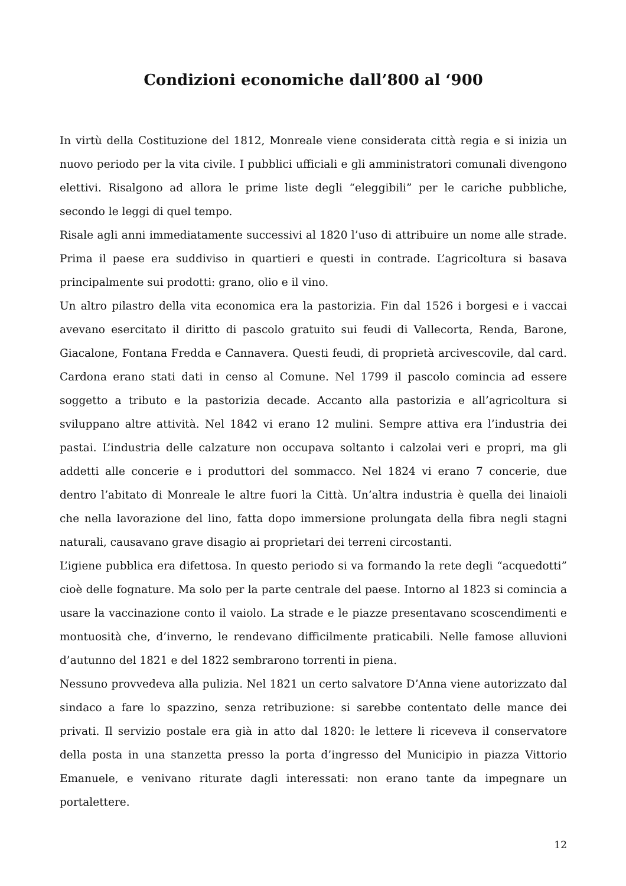Condizioni economiche dall’800 al ‘900
In virtù della Costituzione del 1812, Monreale viene considerata città regia e si inizia un nuovo periodo per la vita civile. I pubblici ufficiali e gli amministratori comunali divengono elettivi. Risalgono ad allora le prime liste degli “eleggibili” per le cariche pubbliche, secondo le leggi di quel tempo.
Risale agli anni immediatamente successivi al 1820 l’uso di attribuire un nome alle strade. Prima il paese era suddiviso in quartieri e questi in contrade. L’agricoltura si basava principalmente sui prodotti: grano, olio e il vino.
Un altro pilastro della vita economica era la pastorizia. Fin dal 1526 i borgesi e i vaccai avevano esercitato il diritto di pascolo gratuito sui feudi di Vallecorta, Renda, Barone, Giacalone, Fontana Fredda e Cannavera. Questi feudi, di proprietà arcivescovile, dal card. Cardona erano stati dati in censo al Comune. Nel 1799 il pascolo comincia ad essere soggetto a tributo e la pastorizia decade. Accanto alla pastorizia e all’agricoltura si sviluppano altre attività. Nel 1842 vi erano 12 mulini. Sempre attiva era l’industria dei pastai. L’industria delle calzature non occupava soltanto i calzolai veri e propri, ma gli addetti alle concerie e i produttori del sommacco. Nel 1824 vi erano 7 concerie, due dentro l’abitato di Monreale le altre fuori la Città. Un’altra industria è quella dei linaioli che nella lavorazione del lino, fatta dopo immersione prolungata della fibra negli stagni naturali, causavano grave disagio ai proprietari dei terreni circostanti.
L’igiene pubblica era difettosa. In questo periodo si va formando la rete degli “acquedotti” cioè delle fognature. Ma solo per la parte centrale del paese. Intorno al 1823 si comincia a usare la vaccinazione conto il vaiolo. La strade e le piazze presentavano scoscendimenti e montuosità che, d’inverno, le rendevano difficilmente praticabili. Nelle famose alluvioni d’autunno del 1821 e del 1822 sembrarono torrenti in piena.
Nessuno provvedeva alla pulizia. Nel 1821 un certo salvatore D’Anna viene autorizzato dal sindaco a fare lo spazzino, senza retribuzione: si sarebbe contentato delle mance dei privati. Il servizio postale era già in atto dal 1820: le lettere li riceveva il conservatore della posta in una stanzetta presso la porta d’ingresso del Municipio in piazza Vittorio Emanuele, e venivano riturate dagli interessati: non erano tante da impegnare un portalettere.
12